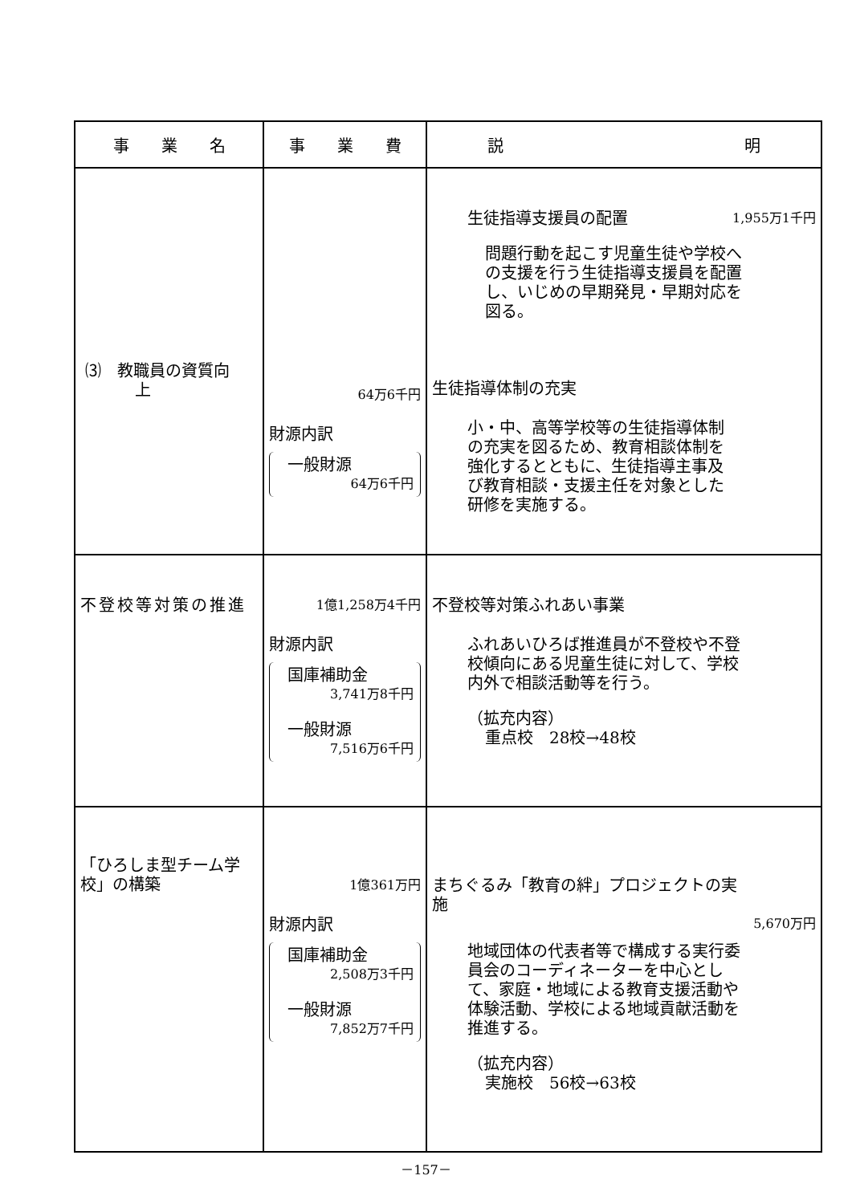| 事 業 名 | 事 業 費 | 説 明 |
| --- | --- | --- |
| ⑶ 教職員の資質向 上 | 64万6千円 財源内訳 一般財源 64万6千円 | 生徒指導支援員の配置 1,955万1千円 問題行動を起こす児童生徒や学校への支援を行う生徒指導支援員を配置し、いじめの早期発見・早期対応を図る。 生徒指導体制の充実 小・中、高等学校等の生徒指導体制の充実を図るため、教育相談体制を強化するとともに、生徒指導主事及び教育相談・支援主任を対象とした研修を実施する。 |
| 不登校等対策の推進 | 1億1,258万4千円 財源内訳 国庫補助金 3,741万8千円 一般財源 7,516万6千円 | 不登校等対策ふれあい事業 ふれあいひろば推進員が不登校や不登校傾向にある児童生徒に対して、学校内外で相談活動等を行う。 （拡充内容） 重点校 28校→48校 |
| 「ひろしま型チーム学校」の構築 | 1億361万円 財源内訳 国庫補助金 2,508万3千円 一般財源 7,852万7千円 | まちぐるみ「教育の絆」プロジェクトの実施 5,670万円 地域団体の代表者等で構成する実行委員会のコーディネーターを中心として、家庭・地域による教育支援活動や体験活動、学校による地域貢献活動を推進する。 （拡充内容） 実施校 56校→63校 |
－157－